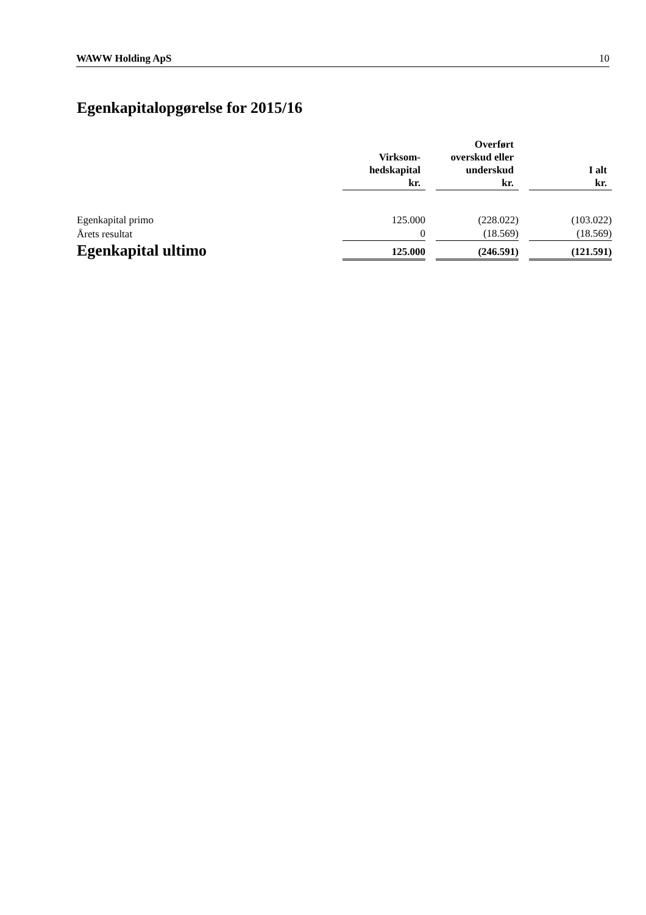WAWW Holding ApS 10
Egenkapitalopgørelse for 2015/16
| | Virksom- hedskapital kr. | | Overført overskud eller underskud kr. | | I alt kr. |
| --- | --- | --- | --- | --- | --- |
| Egenkapital primo | 125.000 | | (228.022) | | (103.022) |
| Årets resultat | 0 | | (18.569) | | (18.569) |
| Egenkapital ultimo | 125.000 | | (246.591) | | (121.591) |